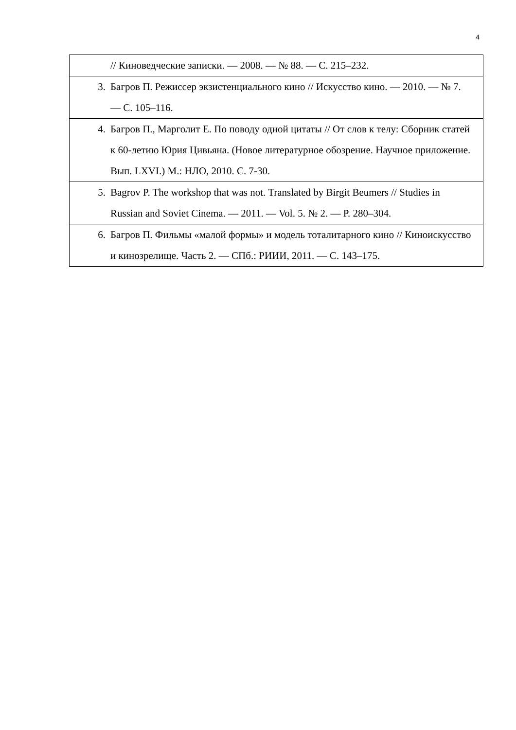4
| // Киноведческие записки. — 2008. — № 88. — С. 215–232. |
| 3. Багров П. Режиссер экзистенциального кино // Искусство кино. — 2010. — № 7. — С. 105–116. |
| 4. Багров П., Марголит Е. По поводу одной цитаты // От слов к телу: Сборник статей к 60-летию Юрия Цивьяна. (Новое литературное обозрение. Научное приложение. Вып. LXVI.) М.: НЛО, 2010. С. 7-30. |
| 5. Bagrov P. The workshop that was not. Translated by Birgit Beumers // Studies in Russian and Soviet Cinema. — 2011. — Vol. 5. № 2. — P. 280–304. |
| 6. Багров П. Фильмы «малой формы» и модель тоталитарного кино // Киноискусство и кинозрелище. Часть 2. — СПб.: РИИИ, 2011. — С. 143–175. |